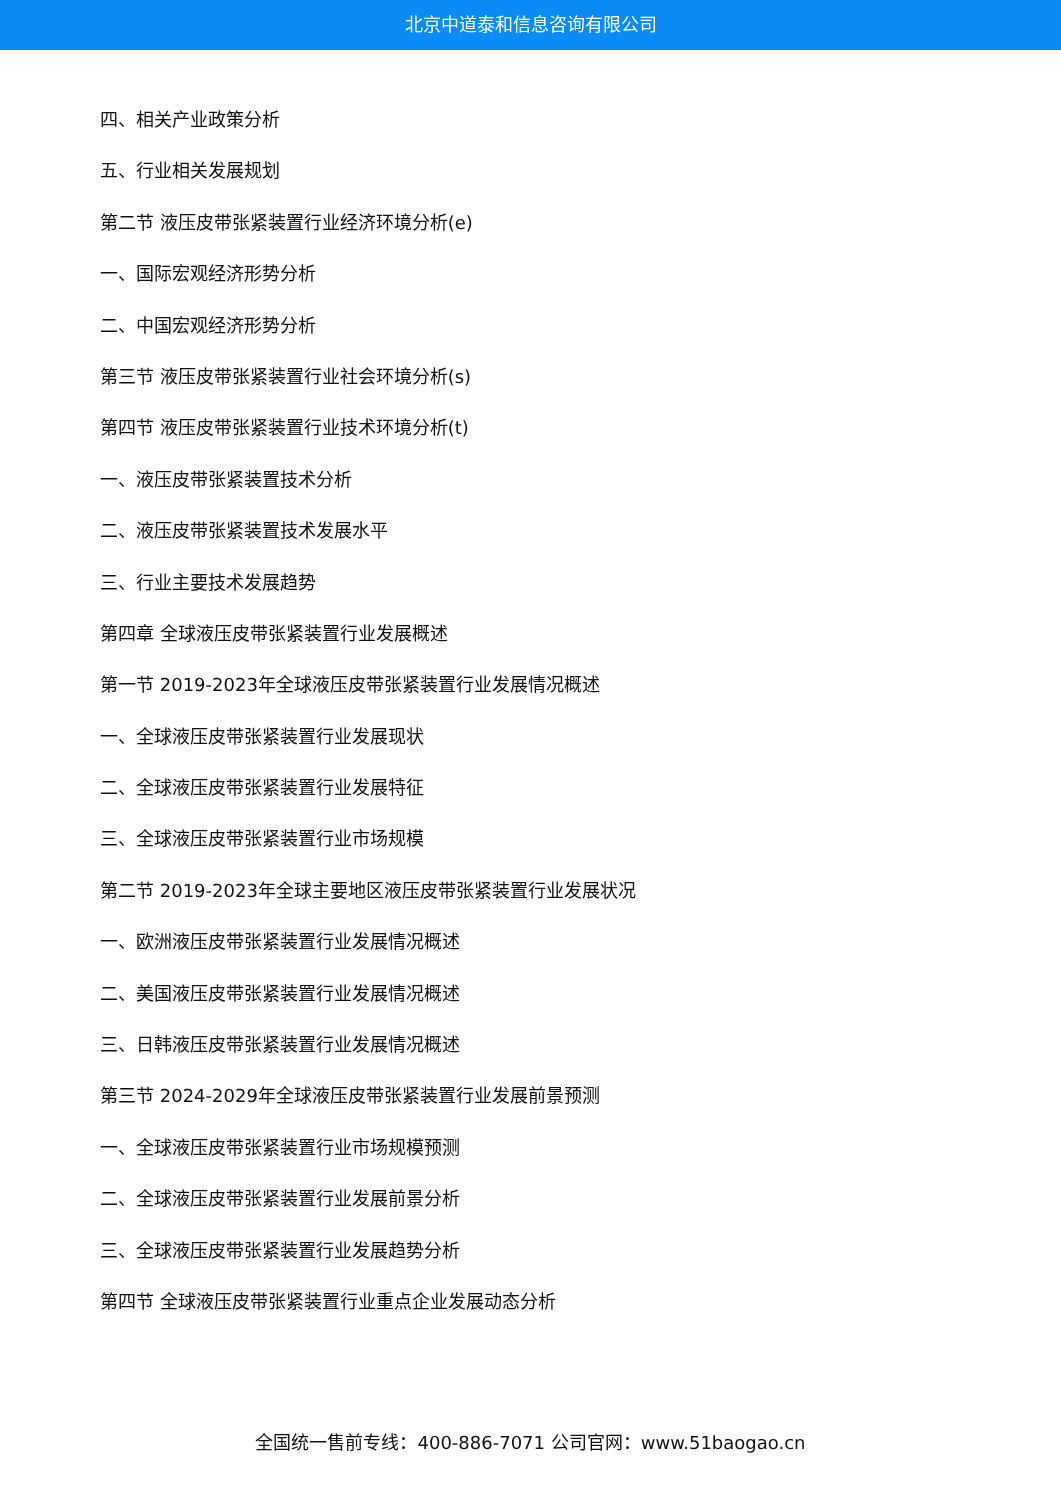北京中道泰和信息咨询有限公司
四、相关产业政策分析
五、行业相关发展规划
第二节 液压皮带张紧装置行业经济环境分析(e)
一、国际宏观经济形势分析
二、中国宏观经济形势分析
第三节 液压皮带张紧装置行业社会环境分析(s)
第四节 液压皮带张紧装置行业技术环境分析(t)
一、液压皮带张紧装置技术分析
二、液压皮带张紧装置技术发展水平
三、行业主要技术发展趋势
第四章 全球液压皮带张紧装置行业发展概述
第一节 2019-2023年全球液压皮带张紧装置行业发展情况概述
一、全球液压皮带张紧装置行业发展现状
二、全球液压皮带张紧装置行业发展特征
三、全球液压皮带张紧装置行业市场规模
第二节 2019-2023年全球主要地区液压皮带张紧装置行业发展状况
一、欧洲液压皮带张紧装置行业发展情况概述
二、美国液压皮带张紧装置行业发展情况概述
三、日韩液压皮带张紧装置行业发展情况概述
第三节 2024-2029年全球液压皮带张紧装置行业发展前景预测
一、全球液压皮带张紧装置行业市场规模预测
二、全球液压皮带张紧装置行业发展前景分析
三、全球液压皮带张紧装置行业发展趋势分析
第四节 全球液压皮带张紧装置行业重点企业发展动态分析
全国统一售前专线：400-886-7071 公司官网：www.51baogao.cn